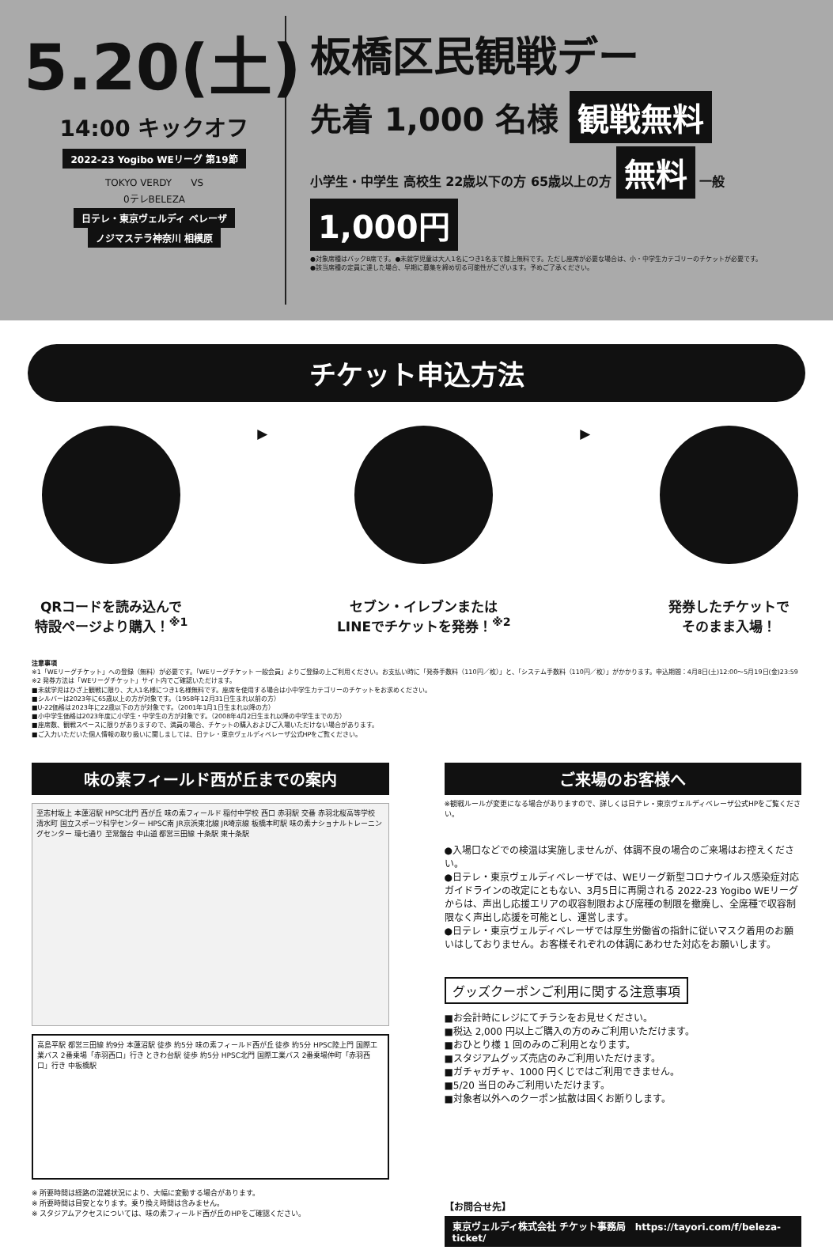5.20(土)
14:00 キックオフ
2022-23 Yogibo WEリーグ 第19節
TOKYO VERDY　　VS
0テレBELEZA
日テレ・東京ヴェルディ ベレーザ ノジマステラ神奈川 相模原
板橋区民観戦デー
先着 1,000 名様 観戦無料
小学生・中学生 高校生 22歳以下の方 65歳以上の方 無料 一般 1,000円
●対象席種はバックB席です。●未就学児童は大人1名につき1名まで膝上無料です。ただし座席が必要な場合は、小・中学生カテゴリーのチケットが必要です。
●該当席種の定員に達した場合、早期に募集を締め切る可能性がございます。予めご了承ください。
チケット申込方法
QRコードを読み込んで
特設ページより購入！<sup>※1</sup>
▶ セブン・イレブンまたは
LINEでチケットを発券！<sup>※2</sup>
▶ 発券したチケットで
そのまま入場！
注意事項
※1「WEリーグチケット」への登録（無料）が必要です。「WEリーグチケット 一般会員」よりご登録の上ご利用ください。お支払い時に「発券手数料（110円／枚）」と、「システム手数料（110円／枚）」がかかります。申込期間：4月8日(土)12:00～5月19日(金)23:59
※2 発券方法は「WEリーグチケット」サイト内でご確認いただけます。
■未就学児はひざ上観戦に限り、大人1名様につき1名様無料です。座席を使用する場合は小中学生カテゴリーのチケットをお求めください。
■シルバーは2023年に65歳以上の方が対象です。（1958年12月31日生まれ以前の方）
■U-22価格は2023年に22歳以下の方が対象です。（2001年1月1日生まれ以降の方）
■小中学生価格は2023年度に小学生・中学生の方が対象です。（2008年4月2日生まれ以降の中学生までの方）
■座席数、観戦スペースに限りがありますので、満員の場合、チケットの購入およびご入場いただけない場合があります。
■ご入力いただいた個人情報の取り扱いに関しましては、日テレ・東京ヴェルディベレーザ公式HPをご覧ください。
味の素フィールド西が丘までの案内
至志村坂上 本蓮沼駅 HPSC北門 西が丘 味の素フィールド 稲付中学校 西口 赤羽駅 交番 赤羽北桜高等学校 清水町 国立スポーツ科学センター HPSC南 JR京浜東北線 JR埼京線 板橋本町駅 味の素ナショナルトレーニングセンター 環七通り 至常盤台 中山道 都営三田線 十条駅 東十条駅
高島平駅 都営三田線 約9分 本蓮沼駅 徒歩 約5分 味の素フィールド西が丘 徒歩 約5分 HPSC陸上門 国際工業バス 2番乗場「赤羽西口」行き ときわ台駅 徒歩 約5分 HPSC北門 国際工業バス 2番乗場仲町「赤羽西口」行き 中板橋駅
※ 所要時間は経路の混雑状況により、大幅に変動する場合があります。
※ 所要時間は目安となります。乗り換え時間は含みません。
※ スタジアムアクセスについては、味の素フィールド西が丘のHPをご確認ください。
ご来場のお客様へ
※観戦ルールが変更になる場合がありますので、詳しくは日テレ・東京ヴェルディベレーザ公式HPをご覧ください。
●入場口などでの検温は実施しませんが、体調不良の場合のご来場はお控えください。
●日テレ・東京ヴェルディベレーザでは、WEリーグ新型コロナウイルス感染症対応ガイドラインの改定にともない、3月5日に再開される 2022-23 Yogibo WEリーグからは、声出し応援エリアの収容制限および席種の制限を撤廃し、全席種で収容制限なく声出し応援を可能とし、運営します。
●日テレ・東京ヴェルディベレーザでは厚生労働省の指針に従いマスク着用のお願いはしておりません。お客様それぞれの体調にあわせた対応をお願いします。
グッズクーポンご利用に関する注意事項
■お会計時にレジにてチラシをお見せください。
■税込 2,000 円以上ご購入の方のみご利用いただけます。
■おひとり様 1 回のみのご利用となります。
■スタジアムグッズ売店のみご利用いただけます。
■ガチャガチャ、1000 円くじではご利用できません。
■5/20 当日のみご利用いただけます。
■対象者以外へのクーポン拡散は固くお断りします。
【お問合せ先】
東京ヴェルディ株式会社 チケット事務局　https://tayori.com/f/beleza-ticket/